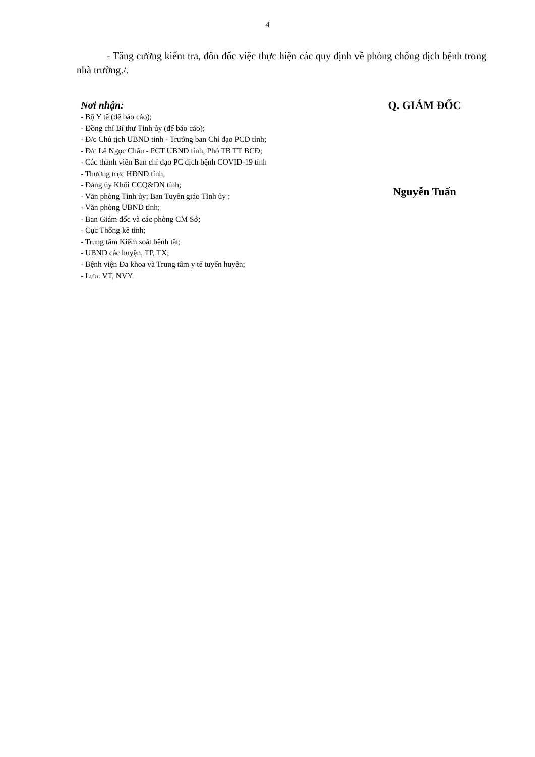4
- Tăng cường kiểm tra, đôn đốc việc thực hiện các quy định về phòng chống dịch bệnh trong nhà trường./.
Nơi nhận:
- Bộ Y tế (để báo cáo);
- Đồng chí Bí thư Tỉnh ủy (để báo cáo);
- Đ/c Chủ tịch UBND tỉnh - Trưởng ban Chỉ đạo PCD tỉnh;
- Đ/c Lê Ngọc Châu - PCT UBND tỉnh, Phó TB TT BCĐ;
- Các thành viên Ban chỉ đạo PC dịch bệnh COVID-19 tỉnh
- Thường trực HĐND tỉnh;
- Đảng ủy Khối CCQ&DN tỉnh;
- Văn phòng Tỉnh ủy; Ban Tuyên giáo Tỉnh ủy ;
- Văn phòng UBND tỉnh;
- Ban Giám đốc và các phòng CM Sở;
- Cục Thống kê tỉnh;
- Trung tâm Kiểm soát bệnh tật;
- UBND các huyện, TP, TX;
- Bệnh viện Đa khoa và Trung tâm y tế tuyến huyện;
- Lưu: VT, NVY.
Q. GIÁM ĐỐC
Nguyễn Tuấn